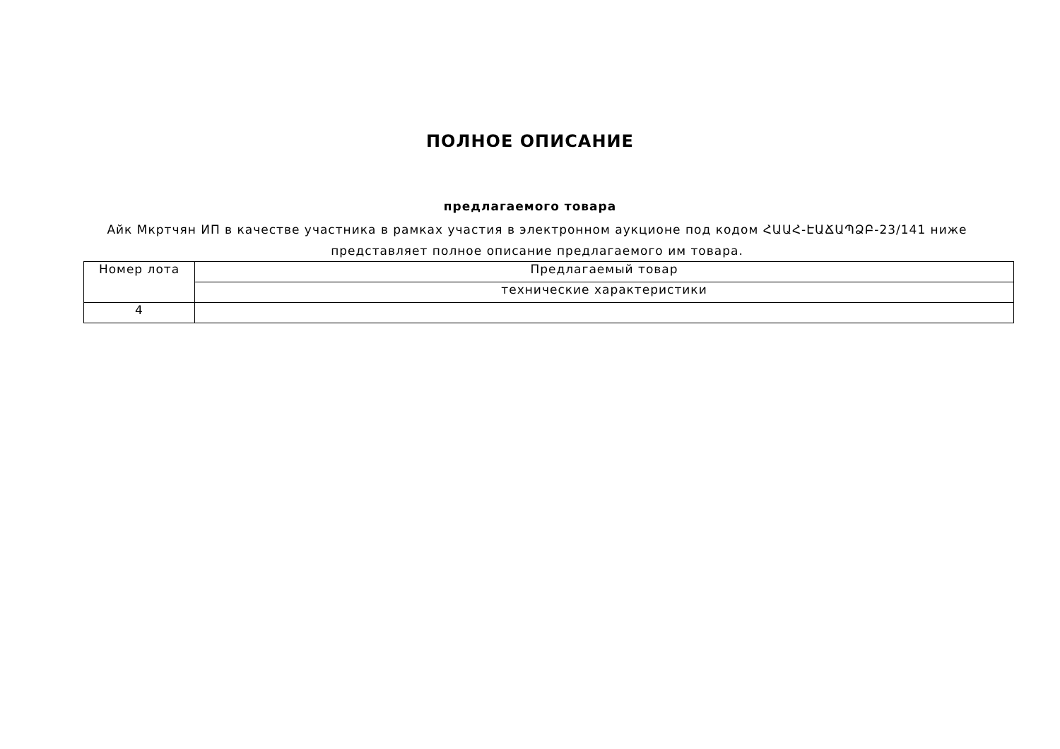ПОЛНОЕ ОПИСАНИЕ
предлагаемого товара
Айк Мкртчян ИП в качестве участника в рамках участия в электронном аукционе под кодом ՀԱԱՀ-ԷԱՃԱՊՁԲ-23/141 ниже представляет полное описание предлагаемого им товара.
| Номер лота | Предлагаемый товар |
| | технические характеристики |
| 4 | |